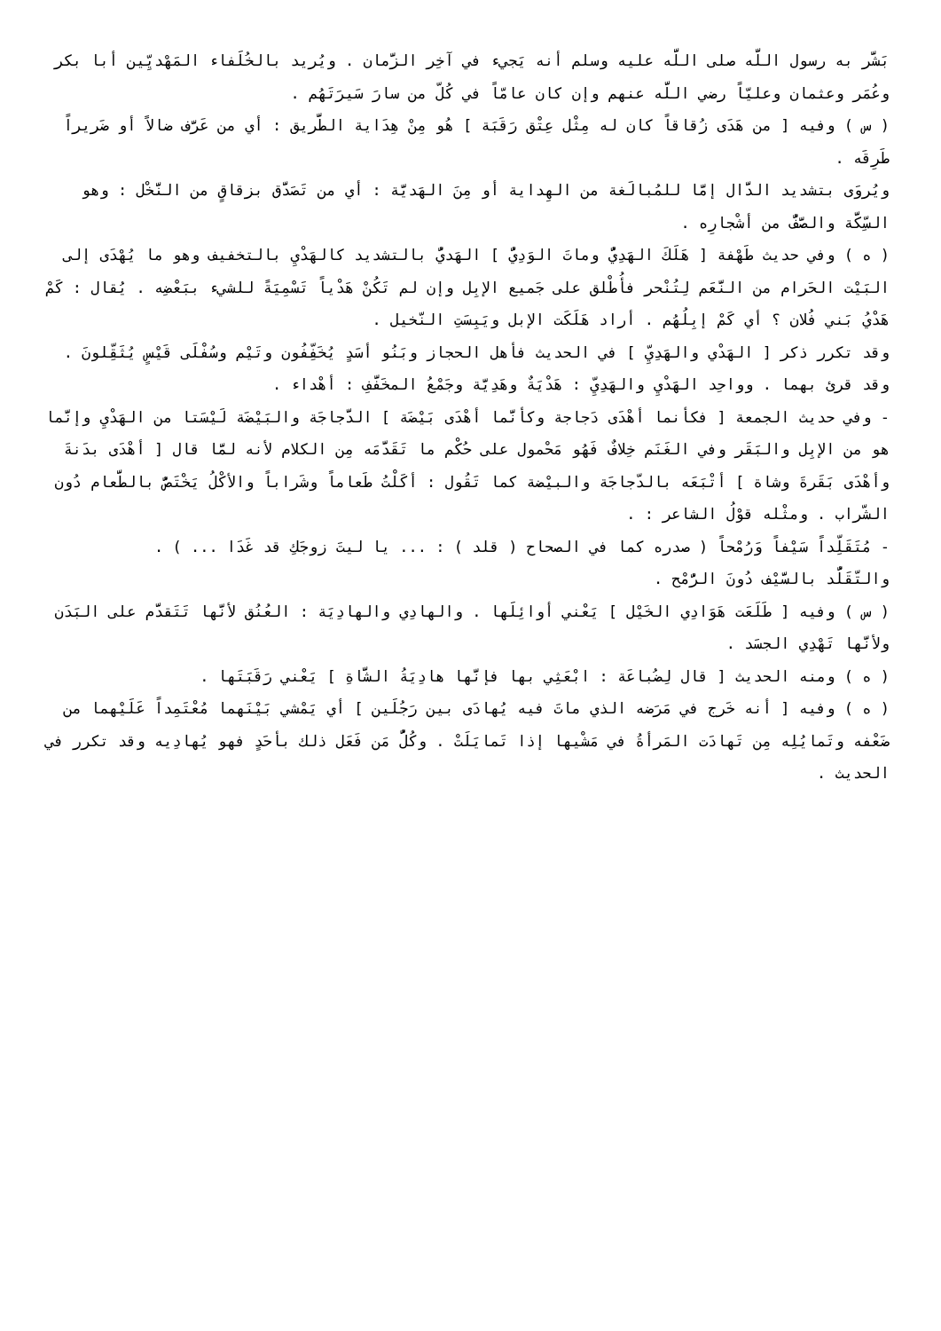بَشَّر به رسول اللَّه صلى اللَّه عليه وسلم أنه يَجيء في آخِر الزَّمان . ويُريد بالخُلَفاء المَهْديِّين أبا بكر وعُمَر وعثمان وعليّاً رضي اللَّه عنهم وإن كان عامّاً في كُلّ من سارَ سَيرَتَهُم .
( س ) وفيه [ من هَدَى زُقاقاً كان له مِثْل عِتْق رَقَبَة ] هُو مِنْ هِدَاية الطَّريق : أي من عَرَّف ضالاً أو ضَريراً طَرِقَه .
ويُروَى بتشديد الدَّال إمَّا للمُبالَغة من الهِداية أو مِنَ الهَديَّة : أي من تَصَدَّق بزقاقٍ من النَّخْل : وهو السِّكَّة والصَّفُّ من أشْجارِه .
( ه ) وفي حديث طَهْفة [ هَلَكَ الهَدِيُّ وماتَ الوَدِيُّ ] الهَديُّ بالتشديد كالهَدْيِ بالتخفيف وهو ما يُهْدَى إلى البَيْت الحَرام من النَّعَم لِتُنْحر فأُطْلق على جَميع الإبِل وإن لم تَكُنْ هَدْياً تَسْمِيَةً للشيء ببَعْضِه . يُقال : كَمْ هَدْيُ بَني فُلان ؟ أي كَمْ إبِلُهُم . أراد هَلَكَت الإبل ويَبِسَتِ النّخيل .
وقد تكرر ذكر [ الهَدْي والهَدِيِّ ] في الحديث فأهل الحجاز وبَنُو أسَدٍ يُخَفِّفُون وتَيْم وسُفْلَى قَيْسٍ يُثَقِّلونَ . وقد قرئ بهما . وواحِد الهَدْيِ والهَدِيِّ : هَدْيَةٌ وهَدِيَّة وجَمْعُ المخَفَّفِ : أهْداء .
- وفي حديث الجمعة [ فكأنما أهْدَى دَجاجة وكأنَّما أهْدَى بَيْضَة ] الدَّجاجَة والبَيْضَة لَيْسَتا من الهَدْيِ وإنَّما هو من الإبِل والبَقَر وفي الغَنَم خِلافٌ فَهُو مَحْمول على حُكْم ما تَقَدَّمَه مِن الكلام لأنه لمَّا قال [ أهْدَى بدَنةَ وأهْدَى بَقَرةَ وشاة ] أتْبَعَه بالدّجاجَة والبيْضة كما تَقُول : أكَلْتُ طَعاماً وشَراباً والأكْلُ يَخْتَصُّ بالطَّعام دُون الشّراب . ومثْله قوْلُ الشاعر : .
- مُتَقَلِّداً سَيْفاً وَرُمْحاً ( صدره كما في الصحاح ( قلد ) : ... يا ليتَ زوجَكِ قد غَدَا ... ) .
والتّقَلُّد بالسَّيْف دُونَ الرُّمْح .
( س ) وفيه [ طَلَعَت هَوَادِي الخَيْل ] يَعْني أوائِلَها . والهادِي والهادِيَة : العُنُق لأنَّها تَتَقدَّم على البَدَن ولأنَّها تَهْدِي الجسَد .
( ه ) ومنه الحديث [ قال لِضُباعَة : ابْعَثِي بها فإنَّها هادِيَةُ الشَّاةِ ] يَعْني رَقَبَتَها .
( ه ) وفيه [ أنه خَرج في مَرَضه الذي ماتَ فيه يُهادَى بين رَجُلَين ] أي يَمْشي بَيْنَهما مُعْتَمِداً عَلَيْهما من ضَعْفه وتَمايُلِه مِن تَهادَت المَرأةُ في مَشْيها إذا تَمايَلَتْ . وكُلُّ مَن فَعَل ذلك بأحَدٍ فهو يُهادِيه وقد تكرر في الحديث .